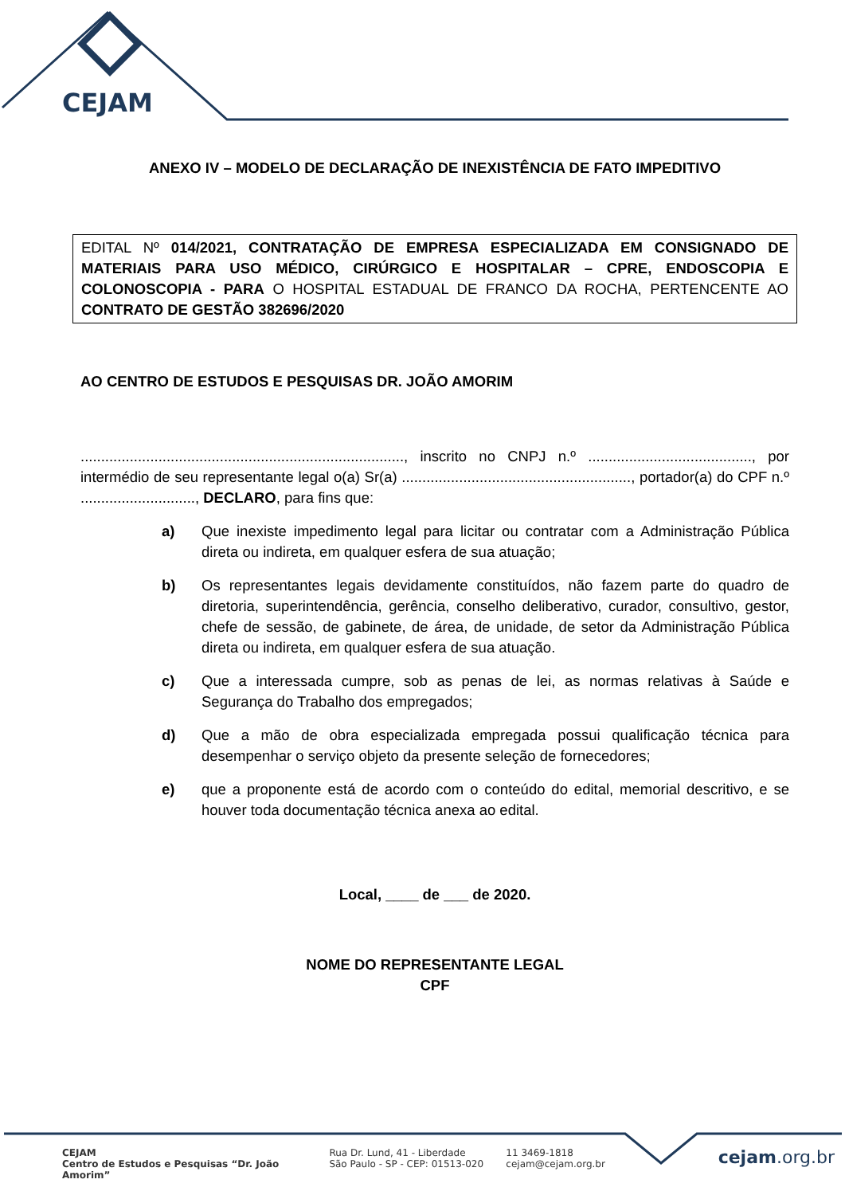CEJAM
ANEXO IV – MODELO DE DECLARAÇÃO DE INEXISTÊNCIA DE FATO IMPEDITIVO
EDITAL Nº 014/2021, CONTRATAÇÃO DE EMPRESA ESPECIALIZADA EM CONSIGNADO DE MATERIAIS PARA USO MÉDICO, CIRÚRGICO E HOSPITALAR – CPRE, ENDOSCOPIA E COLONOSCOPIA - PARA O HOSPITAL ESTADUAL DE FRANCO DA ROCHA, PERTENCENTE AO CONTRATO DE GESTÃO 382696/2020
AO CENTRO DE ESTUDOS E PESQUISAS DR. JOÃO AMORIM
..............................................................................., inscrito no CNPJ n.º ........................................, por intermédio de seu representante legal o(a) Sr(a) ........................................................, portador(a) do CPF n.º ............................, DECLARO, para fins que:
a) Que inexiste impedimento legal para licitar ou contratar com a Administração Pública direta ou indireta, em qualquer esfera de sua atuação;
b) Os representantes legais devidamente constituídos, não fazem parte do quadro de diretoria, superintendência, gerência, conselho deliberativo, curador, consultivo, gestor, chefe de sessão, de gabinete, de área, de unidade, de setor da Administração Pública direta ou indireta, em qualquer esfera de sua atuação.
c) Que a interessada cumpre, sob as penas de lei, as normas relativas à Saúde e Segurança do Trabalho dos empregados;
d) Que a mão de obra especializada empregada possui qualificação técnica para desempenhar o serviço objeto da presente seleção de fornecedores;
e) que a proponente está de acordo com o conteúdo do edital, memorial descritivo, e se houver toda documentação técnica anexa ao edital.
Local, ____ de ___ de 2020.
NOME DO REPRESENTANTE LEGAL
CPF
CEJAM
Centro de Estudos e Pesquisas “Dr. João Amorim”
Rua Dr. Lund, 41 - Liberdade
São Paulo - SP - CEP: 01513-020
11 3469-1818
cejam@cejam.org.br
cejam.org.br